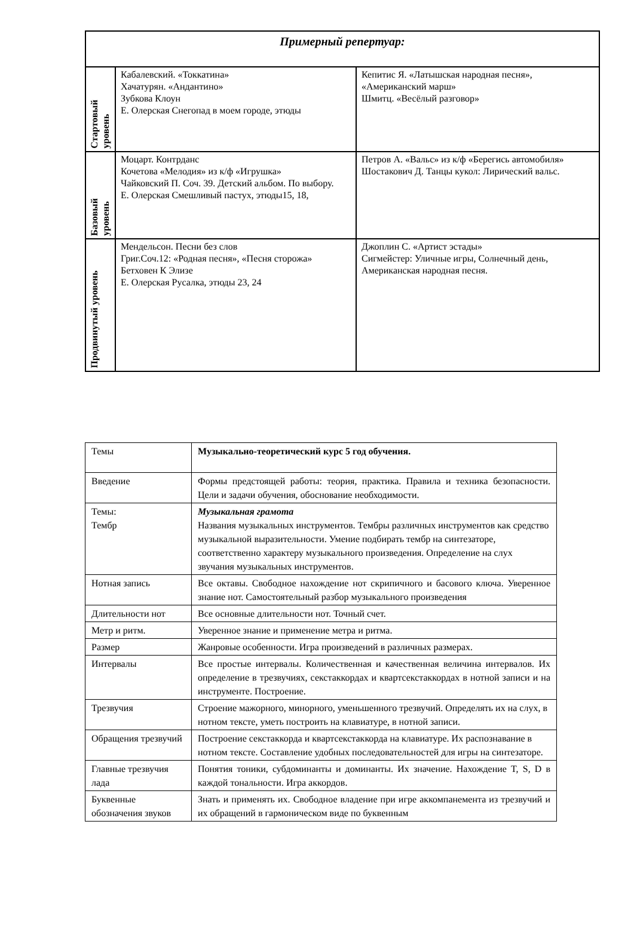| Примерный репертуар: | | |
| --- | --- | --- |
| Стартовый уровень | Кабалевский. «Токкатина» Хачатурян. «Андантино» Зубкова Клоун Е. Олерская Снегопад в моем городе, этюды | Кепитис Я. «Латышская народная песня», «Американский марш» Шмитц. «Весёлый разговор» |
| Базовый уровень | Моцарт. Контрданс Кочетова «Мелодия» из к/ф «Игрушка» Чайковский П. Соч. 39. Детский альбом. По выбору. Е. Олерская Смешливый пастух, этюды15, 18, | Петров А. «Вальс» из к/ф «Берегись автомобиля» Шостакович Д. Танцы кукол: Лирический вальс. |
| Продвинутый уровень | Мендельсон. Песни без слов Григ.Соч.12: «Родная песня», «Песня сторожа» Бетховен К Элизе Е. Олерская Русалка, этюды 23, 24 | Джоплин С. «Артист эстады» Сигмейстер: Уличные игры, Солнечный день, Американская народная песня. |
| Темы | Музыкально-теоретический курс 5 год обучения. |
| Введение | Формы предстоящей работы: теория, практика. Правила и техника безопасности. Цели и задачи обучения, обоснование необходимости. |
| Темы: Тембр | Музыкальная грамота Названия музыкальных инструментов. Тембры различных инструментов как средство музыкальной выразительности. Умение подбирать тембр на синтезаторе, соответственно характеру музыкального произведения. Определение на слух звучания музыкальных инструментов. |
| Нотная запись | Все октавы. Свободное нахождение нот скрипичного и басового ключа. Уверенное знание нот. Самостоятельный разбор музыкального произведения |
| Длительности нот | Все основные длительности нот. Точный счет. |
| Метр и ритм. | Уверенное знание и применение метра и ритма. |
| Размер | Жанровые особенности. Игра произведений в различных размерах. |
| Интервалы | Все простые интервалы. Количественная и качественная величина интервалов. Их определение в трезвучиях, секстаккордах и квартсекстаккордах в нотной записи и на инструменте. Построение. |
| Трезвучия | Строение мажорного, минорного, уменьшенного трезвучий. Определять их на слух, в нотном тексте, уметь построить на клавиатуре, в нотной записи. |
| Обращения трезвучий | Построение секстаккорда и квартсекстаккорда на клавиатуре. Их распознавание в нотном тексте. Составление удобных последовательностей для игры на синтезаторе. |
| Главные трезвучия лада | Понятия тоники, субдоминанты и доминанты. Их значение. Нахождение T, S, D в каждой тональности. Игра аккордов. |
| Буквенные обозначения звуков | Знать и применять их. Свободное владение при игре аккомпанемента из трезвучий и их обращений в гармоническом виде по буквенным |